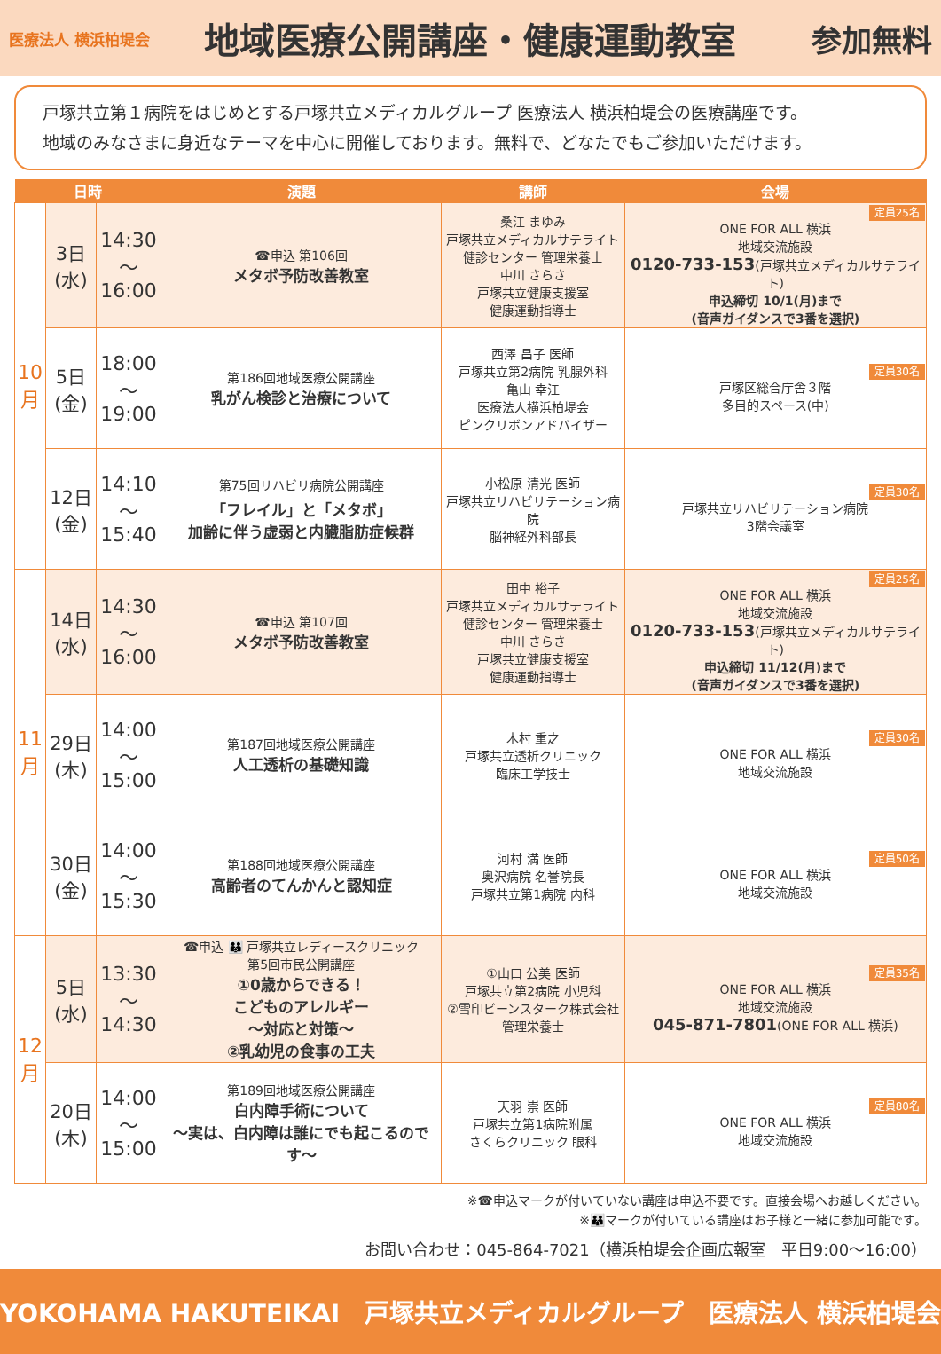医療法人 横浜柏堤会
地域医療公開講座・健康運動教室
参加無料
戸塚共立第１病院をはじめとする戸塚共立メディカルグループ 医療法人 横浜柏堤会の医療講座です。
地域のみなさまに身近なテーマを中心に開催しております。無料で、どなたでもご参加いただけます。
| 日時 | | | 演題 | 講師 | 会場 |
| --- | --- | --- | --- | --- | --- |
| 10 月 | 3日 (水) | 14:30 〜 16:00 | ☎申込 第106回 メタボ予防改善教室 | 桑江 まゆみ 戸塚共立メディカルサテライト 健診センター 管理栄養士 中川 さらさ 戸塚共立健康支援室 健康運動指導士 | 定員25名 ONE FOR ALL 横浜 地域交流施設 0120-733-153 (戸塚共立メディカルサテライト) 申込締切 10/1(月)まで (音声ガイダンスで3番を選択) |
| | 5日 (金) | 18:00 〜 19:00 | 第186回地域医療公開講座 乳がん検診と治療について | 西澤 昌子 医師 戸塚共立第2病院 乳腺外科 亀山 幸江 医療法人横浜柏堤会 ピンクリボンアドバイザー | 定員30名 戸塚区総合庁舎３階 多目的スペース(中) |
| | 12日 (金) | 14:10 〜 15:40 | 第75回リハビリ病院公開講座 「フレイル」と「メタボ」 加齢に伴う虚弱と内臓脂肪症候群 | 小松原 清光 医師 戸塚共立リハビリテーション病院 脳神経外科部長 | 定員30名 戸塚共立リハビリテーション病院 3階会議室 |
| 11 月 | 14日 (水) | 14:30 〜 16:00 | ☎申込 第107回 メタボ予防改善教室 | 田中 裕子 戸塚共立メディカルサテライト 健診センター 管理栄養士 中川 さらさ 戸塚共立健康支援室 健康運動指導士 | 定員25名 ONE FOR ALL 横浜 地域交流施設 0120-733-153 (戸塚共立メディカルサテライト) 申込締切 11/12(月)まで (音声ガイダンスで3番を選択) |
| | 29日 (木) | 14:00 〜 15:00 | 第187回地域医療公開講座 人工透析の基礎知識 | 木村 重之 戸塚共立透析クリニック 臨床工学技士 | 定員30名 ONE FOR ALL 横浜 地域交流施設 |
| | 30日 (金) | 14:00 〜 15:30 | 第188回地域医療公開講座 高齢者のてんかんと認知症 | 河村 満 医師 奥沢病院 名誉院長 戸塚共立第1病院 内科 | 定員50名 ONE FOR ALL 横浜 地域交流施設 |
| 12 月 | 5日 (水) | 13:30 〜 14:30 | ☎申込 👪 戸塚共立レディースクリニック 第5回市民公開講座 ①0歳からできる！ こどものアレルギー 〜対応と対策〜 ②乳幼児の食事の工夫 | ①山口 公美 医師 戸塚共立第2病院 小児科 ②雪印ビーンスターク株式会社 管理栄養士 | 定員35名 ONE FOR ALL 横浜 地域交流施設 045-871-7801 (ONE FOR ALL 横浜) |
| | 20日 (木) | 14:00 〜 15:00 | 第189回地域医療公開講座 白内障手術について 〜実は、白内障は誰にでも起こるのです〜 | 天羽 崇 医師 戸塚共立第1病院附属 さくらクリニック 眼科 | 定員80名 ONE FOR ALL 横浜 地域交流施設 |
※☎申込マークが付いていない講座は申込不要です。直接会場へお越しください。
※👪マークが付いている講座はお子様と一緒に参加可能です。
お問い合わせ：045-864-7021（横浜柏堤会企画広報室　平日9:00〜16:00）
YOKOHAMA HAKUTEIKAI　戸塚共立メディカルグループ　医療法人 横浜柏堤会